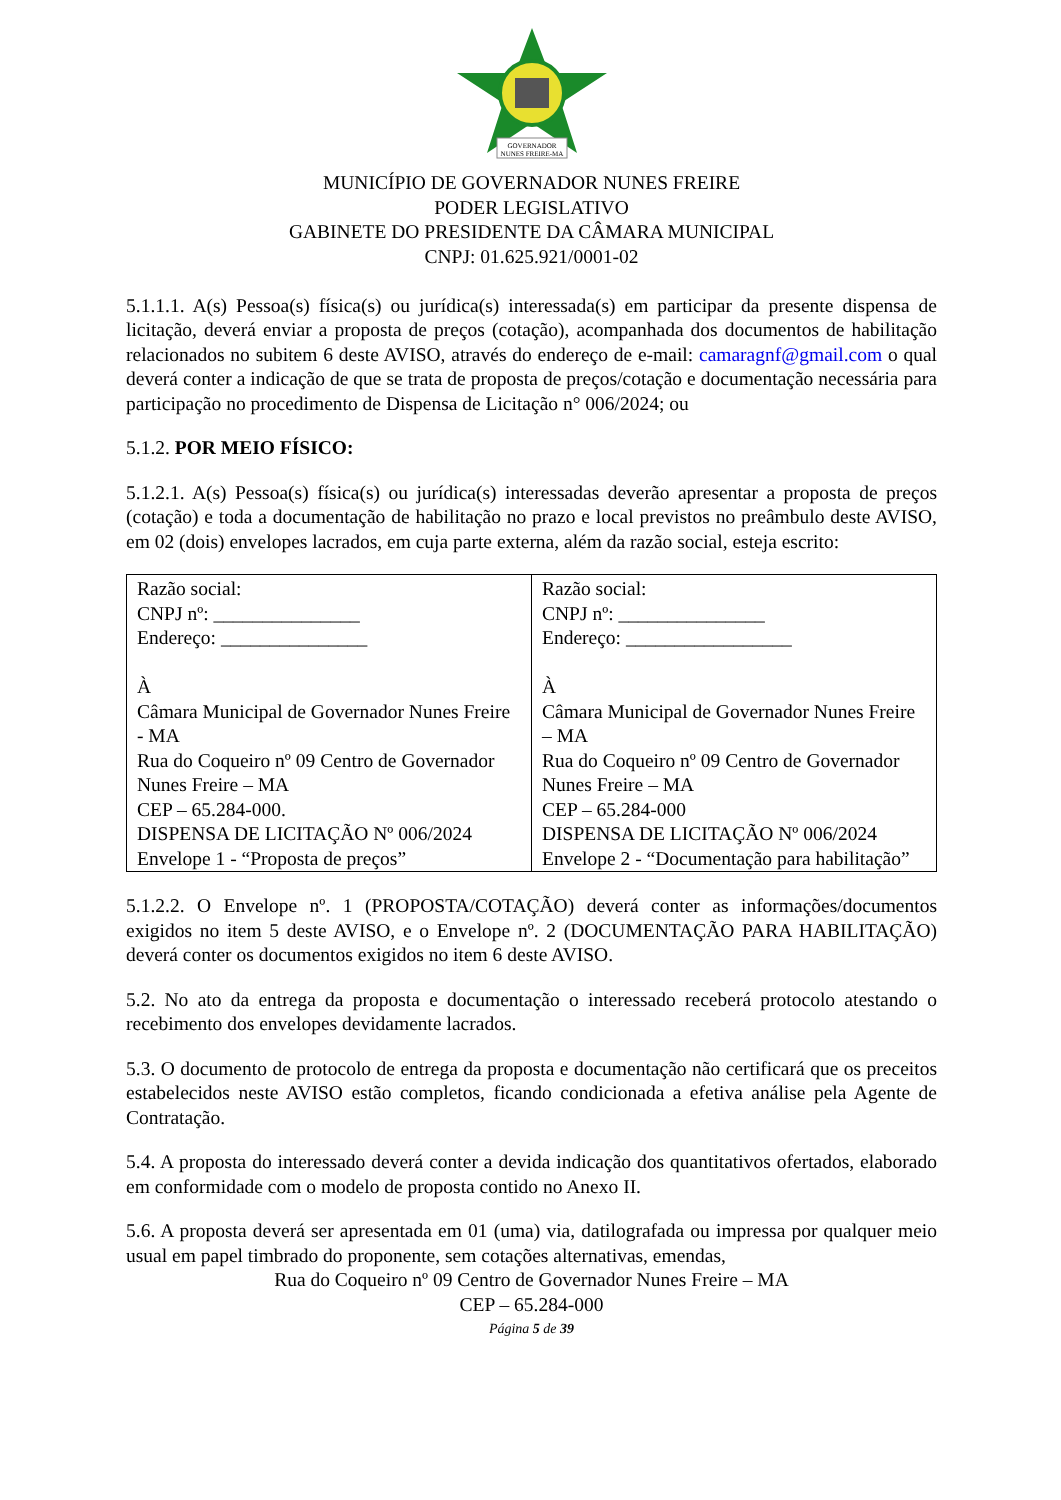GOVERNADOR
NUNES FREIRE-MA
MUNICÍPIO DE GOVERNADOR NUNES FREIRE
PODER LEGISLATIVO
GABINETE DO PRESIDENTE DA CÂMARA MUNICIPAL
CNPJ: 01.625.921/0001-02
5.1.1.1. A(s) Pessoa(s) física(s) ou jurídica(s) interessada(s) em participar da presente dispensa de licitação, deverá enviar a proposta de preços (cotação), acompanhada dos documentos de habilitação relacionados no subitem 6 deste AVISO, através do endereço de e-mail: camaragnf@gmail.com o qual deverá conter a indicação de que se trata de proposta de preços/cotação e documentação necessária para participação no procedimento de Dispensa de Licitação n° 006/2024; ou
5.1.2. POR MEIO FÍSICO:
5.1.2.1. A(s) Pessoa(s) física(s) ou jurídica(s) interessadas deverão apresentar a proposta de preços (cotação) e toda a documentação de habilitação no prazo e local previstos no preâmbulo deste AVISO, em 02 (dois) envelopes lacrados, em cuja parte externa, além da razão social, esteja escrito:
| Razão social: CNPJ nº: _______________ Endereço: _______________ À Câmara Municipal de Governador Nunes Freire - MA Rua do Coqueiro nº 09 Centro de Governador Nunes Freire – MA CEP – 65.284-000. DISPENSA DE LICITAÇÃO Nº 006/2024 Envelope 1 - “Proposta de preços” | Razão social: CNPJ nº: _______________ Endereço: _________________ À Câmara Municipal de Governador Nunes Freire – MA Rua do Coqueiro nº 09 Centro de Governador Nunes Freire – MA CEP – 65.284-000 DISPENSA DE LICITAÇÃO Nº 006/2024 Envelope 2 - “Documentação para habilitação” |
5.1.2.2. O Envelope nº. 1 (PROPOSTA/COTAÇÃO) deverá conter as informações/documentos exigidos no item 5 deste AVISO, e o Envelope nº. 2 (DOCUMENTAÇÃO PARA HABILITAÇÃO) deverá conter os documentos exigidos no item 6 deste AVISO.
5.2. No ato da entrega da proposta e documentação o interessado receberá protocolo atestando o recebimento dos envelopes devidamente lacrados.
5.3. O documento de protocolo de entrega da proposta e documentação não certificará que os preceitos estabelecidos neste AVISO estão completos, ficando condicionada a efetiva análise pela Agente de Contratação.
5.4. A proposta do interessado deverá conter a devida indicação dos quantitativos ofertados, elaborado em conformidade com o modelo de proposta contido no Anexo II.
5.6. A proposta deverá ser apresentada em 01 (uma) via, datilografada ou impressa por qualquer meio usual em papel timbrado do proponente, sem cotações alternativas, emendas,
Rua do Coqueiro nº 09 Centro de Governador Nunes Freire – MA
CEP – 65.284-000
Página 5 de 39